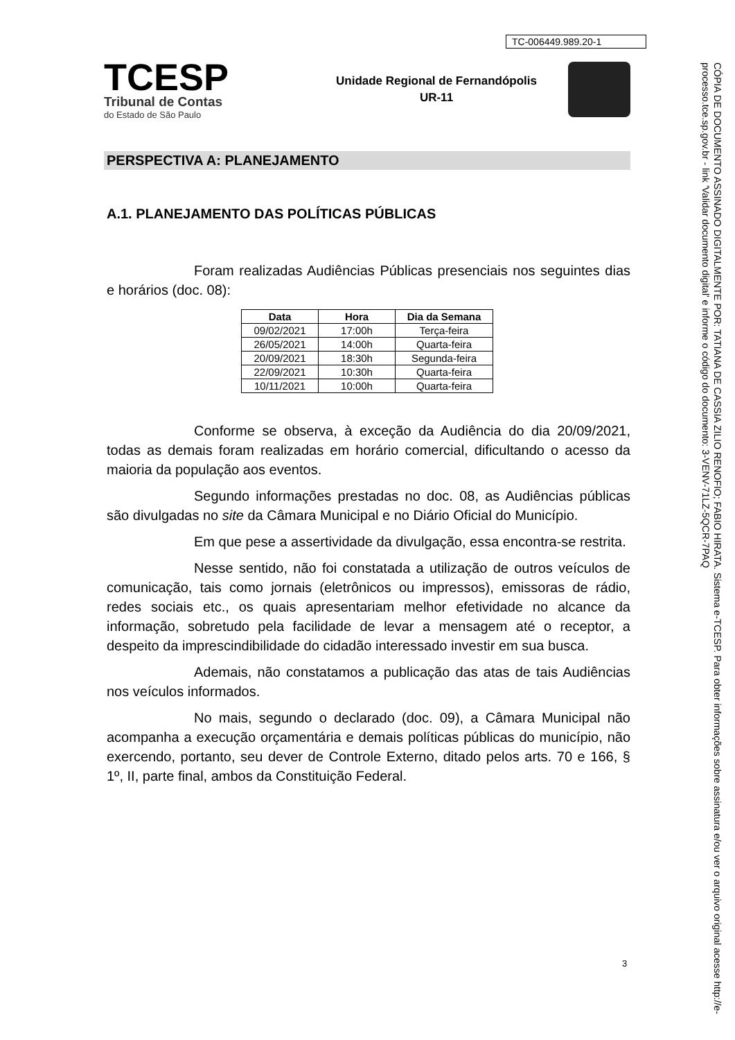TC-006449.989.20-1
TCESP
Tribunal de Contas
do Estado de São Paulo
Unidade Regional de Fernandópolis
UR-11
PERSPECTIVA A: PLANEJAMENTO
A.1. PLANEJAMENTO DAS POLÍTICAS PÚBLICAS
Foram realizadas Audiências Públicas presenciais nos seguintes dias e horários (doc. 08):
| Data | Hora | Dia da Semana |
| --- | --- | --- |
| 09/02/2021 | 17:00h | Terça-feira |
| 26/05/2021 | 14:00h | Quarta-feira |
| 20/09/2021 | 18:30h | Segunda-feira |
| 22/09/2021 | 10:30h | Quarta-feira |
| 10/11/2021 | 10:00h | Quarta-feira |
Conforme se observa, à exceção da Audiência do dia 20/09/2021, todas as demais foram realizadas em horário comercial, dificultando o acesso da maioria da população aos eventos.
Segundo informações prestadas no doc. 08, as Audiências públicas são divulgadas no site da Câmara Municipal e no Diário Oficial do Município.
Em que pese a assertividade da divulgação, essa encontra-se restrita.
Nesse sentido, não foi constatada a utilização de outros veículos de comunicação, tais como jornais (eletrônicos ou impressos), emissoras de rádio, redes sociais etc., os quais apresentariam melhor efetividade no alcance da informação, sobretudo pela facilidade de levar a mensagem até o receptor, a despeito da imprescindibilidade do cidadão interessado investir em sua busca.
Ademais, não constatamos a publicação das atas de tais Audiências nos veículos informados.
No mais, segundo o declarado (doc. 09), a Câmara Municipal não acompanha a execução orçamentária e demais políticas públicas do município, não exercendo, portanto, seu dever de Controle Externo, ditado pelos arts. 70 e 166, § 1º, II, parte final, ambos da Constituição Federal.
3
CÓPIA DE DOCUMENTO ASSINADO DIGITALMENTE POR: TATIANA DE CASSIA ZILIO RENOFIO; FABIO HIRATA. Sistema e-TCESP. Para obter informações sobre assinatura e/ou ver o arquivo original acesse http://e-processo.tce.sp.gov.br - link 'Validar documento digital' e informe o código do documento: 3-VENV-71LZ-5QCR-7PAQ